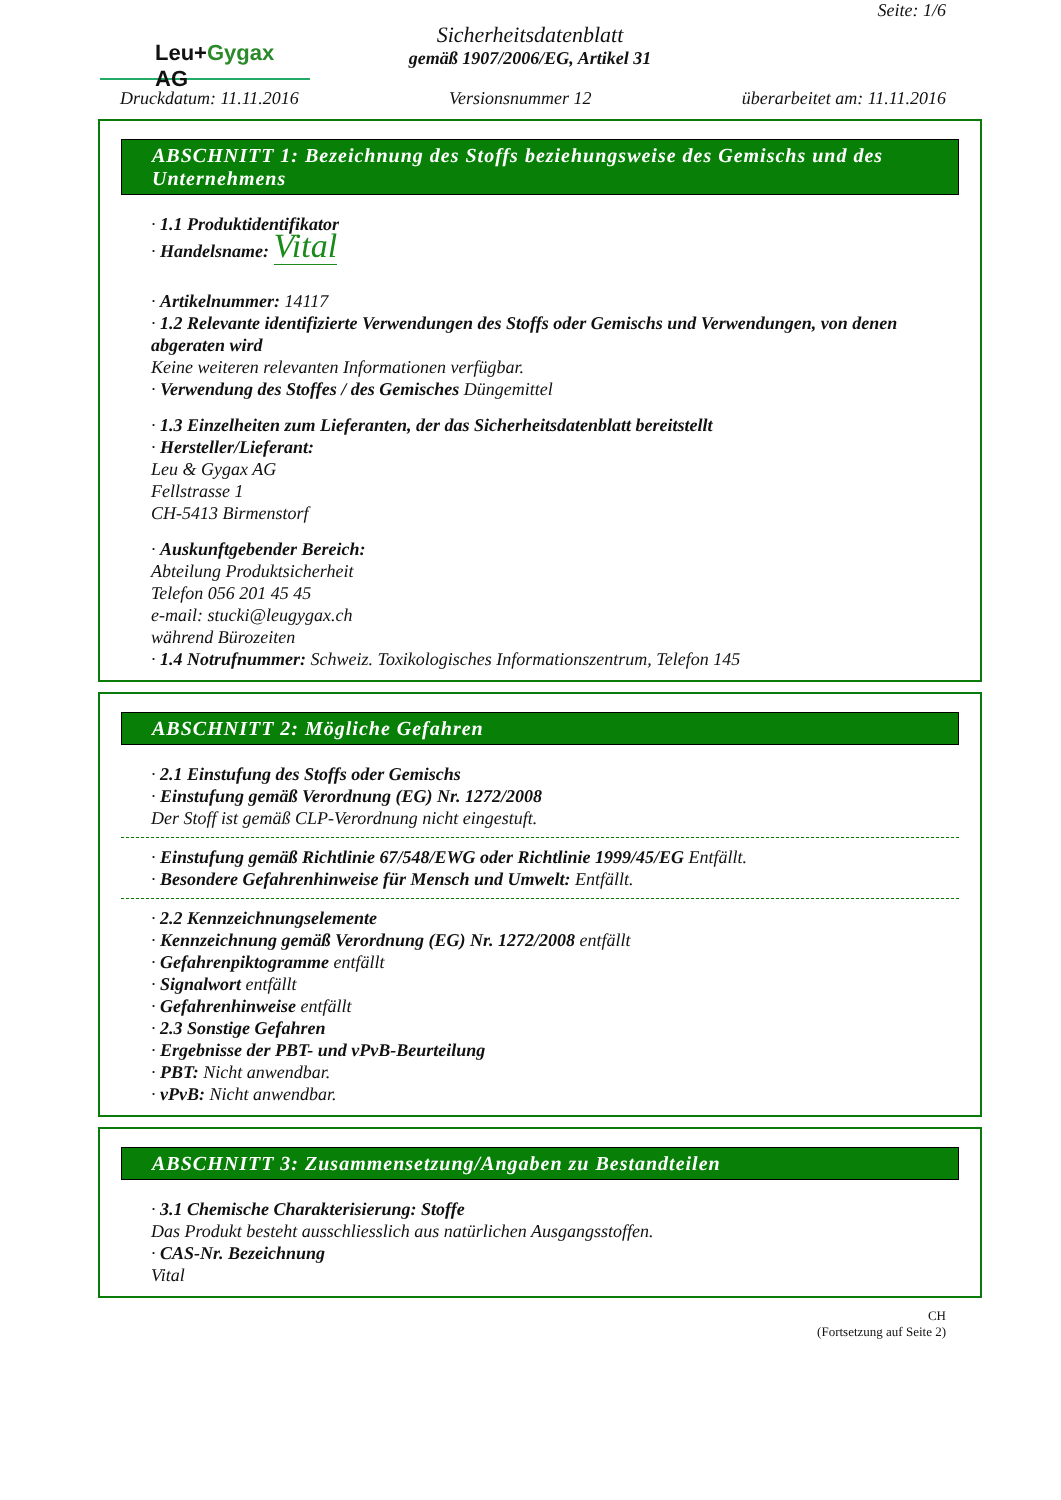Leu+Gygax AG
Sicherheitsdatenblatt
gemäß 1907/2006/EG, Artikel 31
Seite: 1/6
Druckdatum: 11.11.2016 Versionsnummer 12 überarbeitet am: 11.11.2016
ABSCHNITT 1: Bezeichnung des Stoffs beziehungsweise des Gemischs und des Unternehmens
· 1.1 Produktidentifikator
· Handelsname: Vital
· Artikelnummer: 14117
· 1.2 Relevante identifizierte Verwendungen des Stoffs oder Gemischs und Verwendungen, von denen abgeraten wird
Keine weiteren relevanten Informationen verfügbar.
· Verwendung des Stoffes / des Gemisches Düngemittel
· 1.3 Einzelheiten zum Lieferanten, der das Sicherheitsdatenblatt bereitstellt
· Hersteller/Lieferant:
Leu & Gygax AG
Fellstrasse 1
CH-5413 Birmenstorf
· Auskunftgebender Bereich:
Abteilung Produktsicherheit
Telefon 056 201 45 45
e-mail: stucki@leugygax.ch
während Bürozeiten
· 1.4 Notrufnummer: Schweiz. Toxikologisches Informationszentrum, Telefon 145
ABSCHNITT 2: Mögliche Gefahren
· 2.1 Einstufung des Stoffs oder Gemischs
· Einstufung gemäß Verordnung (EG) Nr. 1272/2008
Der Stoff ist gemäß CLP-Verordnung nicht eingestuft.
· Einstufung gemäß Richtlinie 67/548/EWG oder Richtlinie 1999/45/EG Entfällt.
· Besondere Gefahrenhinweise für Mensch und Umwelt: Entfällt.
· 2.2 Kennzeichnungselemente
· Kennzeichnung gemäß Verordnung (EG) Nr. 1272/2008 entfällt
· Gefahrenpiktogramme entfällt
· Signalwort entfällt
· Gefahrenhinweise entfällt
· 2.3 Sonstige Gefahren
· Ergebnisse der PBT- und vPvB-Beurteilung
· PBT: Nicht anwendbar.
· vPvB: Nicht anwendbar.
ABSCHNITT 3: Zusammensetzung/Angaben zu Bestandteilen
· 3.1 Chemische Charakterisierung: Stoffe
Das Produkt besteht ausschliesslich aus natürlichen Ausgangsstoffen.
· CAS-Nr. Bezeichnung
Vital
CH
(Fortsetzung auf Seite 2)